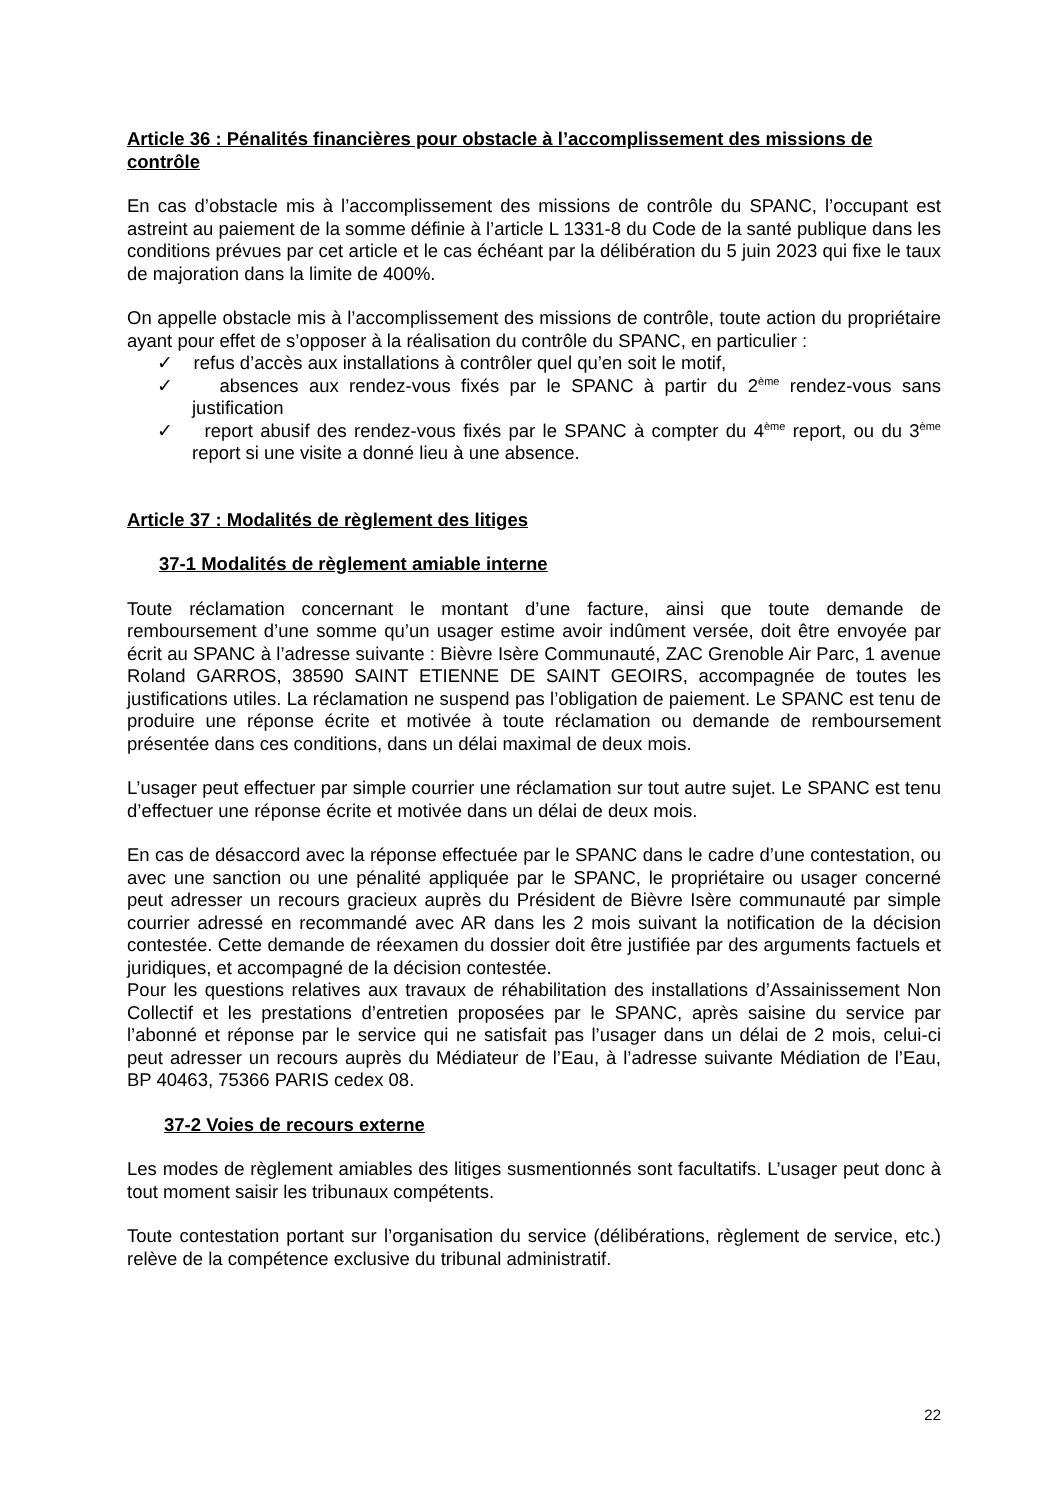Article 36 : Pénalités financières pour obstacle à l’accomplissement des missions de contrôle
En cas d’obstacle mis à l’accomplissement des missions de contrôle du SPANC, l’occupant est astreint au paiement de la somme définie à l’article L 1331-8 du Code de la santé publique dans les conditions prévues par cet article et le cas échéant par la délibération du 5 juin 2023 qui fixe le taux de majoration dans la limite de 400%.
On appelle obstacle mis à l’accomplissement des missions de contrôle, toute action du propriétaire ayant pour effet de s’opposer à la réalisation du contrôle du SPANC, en particulier :
✓ refus d’accès aux installations à contrôler quel qu’en soit le motif,
✓ absences aux rendez-vous fixés par le SPANC à partir du 2<sup>ème</sup> rendez-vous sans justification
✓ report abusif des rendez-vous fixés par le SPANC à compter du 4<sup>ème</sup> report, ou du 3<sup>ème</sup> report si une visite a donné lieu à une absence.
Article 37 : Modalités de règlement des litiges
37-1 Modalités de règlement amiable interne
Toute réclamation concernant le montant d’une facture, ainsi que toute demande de remboursement d’une somme qu’un usager estime avoir indûment versée, doit être envoyée par écrit au SPANC à l’adresse suivante : Bièvre Isère Communauté, ZAC Grenoble Air Parc, 1 avenue Roland GARROS, 38590 SAINT ETIENNE DE SAINT GEOIRS, accompagnée de toutes les justifications utiles. La réclamation ne suspend pas l’obligation de paiement. Le SPANC est tenu de produire une réponse écrite et motivée à toute réclamation ou demande de remboursement présentée dans ces conditions, dans un délai maximal de deux mois.
L’usager peut effectuer par simple courrier une réclamation sur tout autre sujet. Le SPANC est tenu d’effectuer une réponse écrite et motivée dans un délai de deux mois.
En cas de désaccord avec la réponse effectuée par le SPANC dans le cadre d’une contestation, ou avec une sanction ou une pénalité appliquée par le SPANC, le propriétaire ou usager concerné peut adresser un recours gracieux auprès du Président de Bièvre Isère communauté par simple courrier adressé en recommandé avec AR dans les 2 mois suivant la notification de la décision contestée. Cette demande de réexamen du dossier doit être justifiée par des arguments factuels et juridiques, et accompagné de la décision contestée.
Pour les questions relatives aux travaux de réhabilitation des installations d’Assainissement Non Collectif et les prestations d’entretien proposées par le SPANC, après saisine du service par l’abonné et réponse par le service qui ne satisfait pas l’usager dans un délai de 2 mois, celui-ci peut adresser un recours auprès du Médiateur de l’Eau, à l’adresse suivante Médiation de l’Eau, BP 40463, 75366 PARIS cedex 08.
37-2 Voies de recours externe
Les modes de règlement amiables des litiges susmentionnés sont facultatifs. L’usager peut donc à tout moment saisir les tribunaux compétents.
Toute contestation portant sur l’organisation du service (délibérations, règlement de service, etc.) relève de la compétence exclusive du tribunal administratif.
22